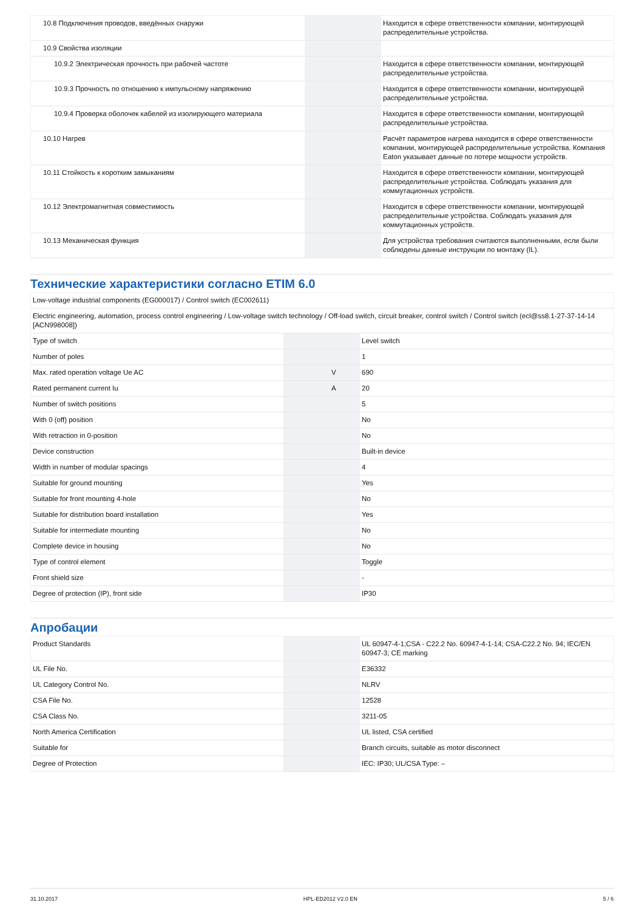| 10.8 Подключения проводов, введённых снаружи | | | Находится в сфере ответственности компании, монтирующей распределительные устройства. |
| 10.9 Свойства изоляции | | | |
| 10.9.2 Электрическая прочность при рабочей частоте | | | Находится в сфере ответственности компании, монтирующей распределительные устройства. |
| 10.9.3 Прочность по отношению к импульсному напряжению | | | Находится в сфере ответственности компании, монтирующей распределительные устройства. |
| 10.9.4 Проверка оболочек кабелей из изолирующего материала | | | Находится в сфере ответственности компании, монтирующей распределительные устройства. |
| 10.10 Нагрев | | | Расчёт параметров нагрева находится в сфере ответственности компании, монтирующей распределительные устройства. Компания Eaton указывает данные по потере мощности устройств. |
| 10.11 Стойкость к коротким замыканиям | | | Находится в сфере ответственности компании, монтирующей распределительные устройства. Соблюдать указания для коммутационных устройств. |
| 10.12 Электромагнитная совместимость | | | Находится в сфере ответственности компании, монтирующей распределительные устройства. Соблюдать указания для коммутационных устройств. |
| 10.13 Механическая функция | | | Для устройства требования считаются выполненными, если были соблюдены данные инструкции по монтажу (IL). |
Технические характеристики согласно ETIM 6.0
| Low-voltage industrial components (EG000017) / Control switch (EC002611) | | | |
| Electric engineering, automation, process control engineering / Low-voltage switch technology / Off-load switch, circuit breaker, control switch / Control switch (ecl@ss8.1-27-37-14-14 [ACN998008]) | | | |
| Type of switch | | | Level switch |
| Number of poles | | | 1 |
| Max. rated operation voltage Ue AC | | V | 690 |
| Rated permanent current Iu | | A | 20 |
| Number of switch positions | | | 5 |
| With 0 (off) position | | | No |
| With retraction in 0-position | | | No |
| Device construction | | | Built-in device |
| Width in number of modular spacings | | | 4 |
| Suitable for ground mounting | | | Yes |
| Suitable for front mounting 4-hole | | | No |
| Suitable for distribution board installation | | | Yes |
| Suitable for intermediate mounting | | | No |
| Complete device in housing | | | No |
| Type of control element | | | Toggle |
| Front shield size | | | - |
| Degree of protection (IP), front side | | | IP30 |
Апробации
| Product Standards | | | UL 60947-4-1;CSA - C22.2 No. 60947-4-1-14; CSA-C22.2 No. 94; IEC/EN 60947-3; CE marking |
| UL File No. | | | E36332 |
| UL Category Control No. | | | NLRV |
| CSA File No. | | | 12528 |
| CSA Class No. | | | 3211-05 |
| North America Certification | | | UL listed, CSA certified |
| Suitable for | | | Branch circuits, suitable as motor disconnect |
| Degree of Protection | | | IEC: IP30; UL/CSA Type: – |
31.10.2017 HPL-ED2012 V2.0 EN 5 / 6